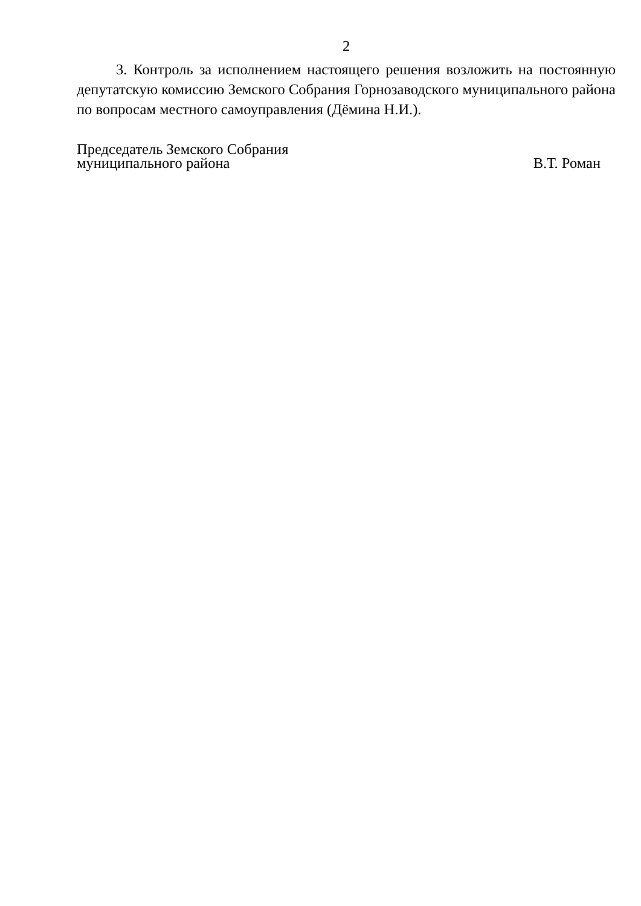2
3. Контроль за исполнением настоящего решения возложить на постоянную депутатскую комиссию Земского Собрания Горнозаводского муниципального района по вопросам местного самоуправления (Дёмина Н.И.).
Председатель Земского Собрания
муниципального района В.Т. Роман